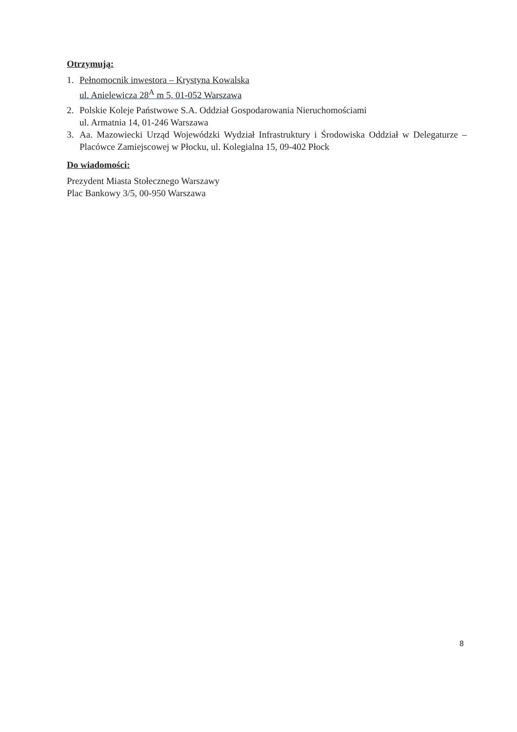Otrzymują:
1. Pełnomocnik inwestora – Krystyna Kowalska
ul. Anielewicza 28<sup>A</sup> m 5, 01-052 Warszawa
2. Polskie Koleje Państwowe S.A. Oddział Gospodarowania Nieruchomościami
ul. Armatnia 14, 01-246 Warszawa
3. Aa. Mazowiecki Urząd Wojewódzki Wydział Infrastruktury i Środowiska Oddział w Delegaturze – Placówce Zamiejscowej w Płocku, ul. Kolegialna 15, 09-402 Płock
Do wiadomości:
Prezydent Miasta Stołecznego Warszawy
Plac Bankowy 3/5, 00-950 Warszawa
8